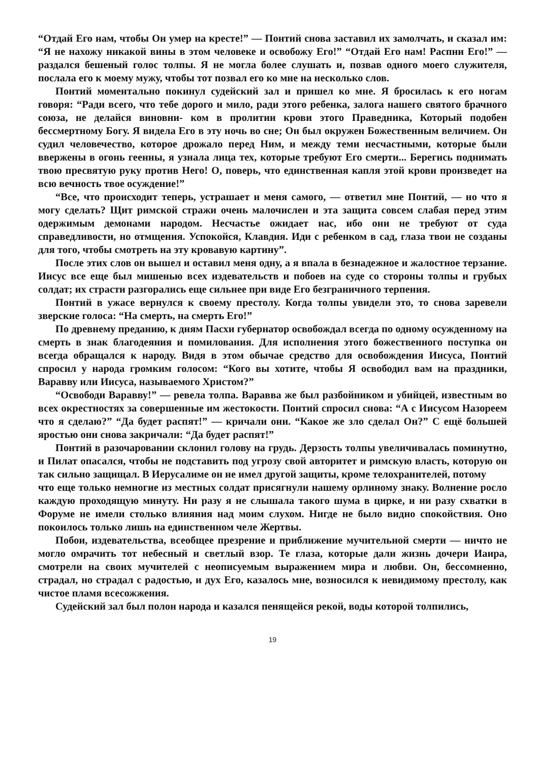“Отдай Его нам, чтобы Он умер на кресте!” — Понтий снова заставил их замолчать, и сказал им: “Я не нахожу никакой вины в этом человеке и освобожу Его!” “Отдай Его нам! Распни Его!” — раздался бешеный голос толпы. Я не могла более слушать и, позвав одного моего служителя, послала его к моему мужу, чтобы тот позвал его ко мне на несколько слов.
Понтий моментально покинул судейский зал и пришел ко мне. Я бросилась к его ногам говоря: “Ради всего, что тебе дорого и мило, ради этого ребенка, залога нашего святого брачного союза, не делайся виновни- ком в пролитии крови этого Праведника, Который подобен бессмертному Богу. Я видела Его в эту ночь во сне; Он был окружен Божественным величием. Он судил человечество, которое дрожало перед Ним, и между теми несчастными, которые были ввержены в огонь геенны, я узнала лица тех, которые требуют Его смерти... Берегись поднимать твою пресвятую руку против Него! О, поверь, что единственная капля этой крови произведет на всю вечность твое осуждение!”
“Все, что происходит теперь, устрашает и меня самого, — ответил мне Понтий, — но что я могу сделать? Щит римской стражи очень малочислен и эта защита совсем слабая перед этим одержимым демонами народом. Несчастье ожидает нас, ибо они не требуют от суда справедливости, но отмщения. Успокойся, Клавдия. Иди с ребенком в сад, глаза твои не созданы для того, чтобы смотреть на эту кровавую картину”.
После этих слов он вышел и оставил меня одну, а я впала в безнадежное и жалостное терзание. Иисус все еще был мишенью всех издевательств и побоев на суде со стороны толпы и грубых солдат; их страсти разгорались еще сильнее при виде Его безграничного терпения.
Понтий в ужасе вернулся к своему престолу. Когда толпы увидели это, то снова заревели зверские голоса: “На смерть, на смерть Его!”
По древнему преданию, к дням Пасхи губернатор освобождал всегда по одному осужденному на смерть в знак благодеяния и помилования. Для исполнения этого божественного поступка он всегда обращался к народу. Видя в этом обычае средство для освобождения Иисуса, Понтий спросил у народа громким голосом: “Кого вы хотите, чтобы Я освободил вам на праздники, Варавву или Иисуса, называемого Христом?”
“Освободи Варавву!” — ревела толпа. Варавва же был разбойником и убийцей, известным во всех окрестностях за совершенные им жестокости. Понтий спросил снова: “А с Иисусом Назореем что я сделаю?” “Да будет распят!” — кричали они. “Какое же зло сделал Он?” С ещё большей яростью они снова закричали: “Да будет распят!”
Понтий в разочаровании склонил голову на грудь. Дерзость толпы увеличивалась поминутно, и Пилат опасался, чтобы не подставить под угрозу свой авторитет и римскую власть, которую он так сильно защищал. В Иерусалиме он не имел другой защиты, кроме телохранителей, потому
что еще только немногие из местных солдат присягнули нашему орлиному знаку. Волнение росло каждую проходящую минуту. Ни разу я не слышала такого шума в цирке, и ни разу схватки в Форуме не имели столько влияния над моим слухом. Нигде не было видно спокойствия. Оно покоилось только лишь на единственном челе Жертвы.
Побои, издевательства, всеобщее презрение и приближение мучительной смерти — ничто не могло омрачить тот небесный и светлый взор. Те глаза, которые дали жизнь дочери Иаира, смотрели на своих мучителей с неописуемым выражением мира и любви. Он, бессомненно, страдал, но страдал с радостью, и дух Его, казалось мне, возносился к невидимому престолу, как чистое пламя всесожжения.
Судейский зал был полон народа и казался пенящейся рекой, воды которой толпились,
19